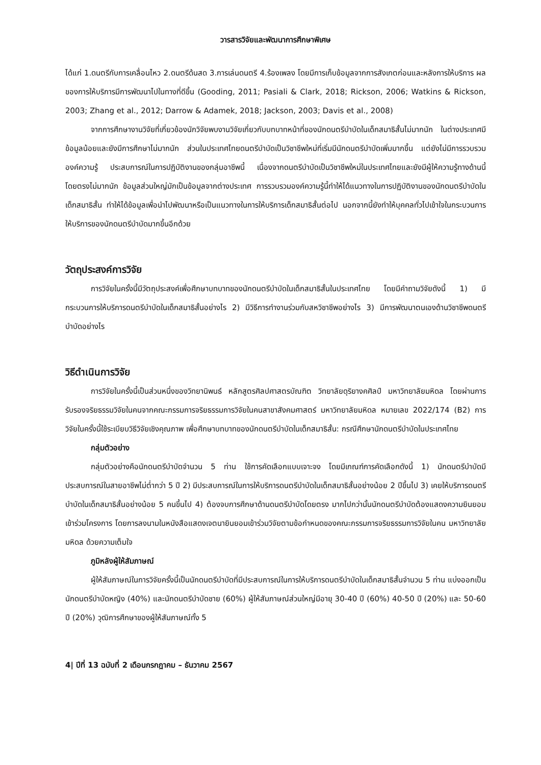วารสารวิจัยและพัฒนาการศึกษาพิเศษ
ได้แก่ 1.ดนตรีกับการเคลื่อนไหว 2.ดนตรีด้นสด 3.การเล่นดนตรี 4.ร้องเพลง โดยมีการเก็บข้อมูลจากการสังเกตก่อนและหลังการให้บริการ ผลของการให้บริการมีการพัฒนาไปในทางที่ดีขึ้น (Gooding, 2011; Pasiali & Clark, 2018; Rickson, 2006; Watkins & Rickson, 2003; Zhang et al., 2012; Darrow & Adamek, 2018; Jackson, 2003; Davis et al., 2008)
จากการศึกษางานวิจัยที่เกี่ยวข้องนักวิจัยพบงานวิจัยเกี่ยวกับบทบาทหน้าที่ของนักดนตรีบำบัดในเด็กสมาธิสั้นไม่มากนัก ในต่างประเทศมีข้อมูลน้อยและยังมีการศึกษาไม่มากนัก ส่วนในประเทศไทยดนตรีบำบัดเป็นวิชาชีพใหม่ที่เริ่มมีนักดนตรีบำบัดเพิ่มมากขึ้น แต่ยังไม่มีการรวบรวมองค์ความรู้ ประสบการณ์ในการปฏิบัติงานของกลุ่มอาชีพนี้ เนื่องจากดนตรีบำบัดเป็นวิชาชีพใหม่ในประเทศไทยและยังมีผู้ให้ความรู้ทางด้านนี้โดยตรงไม่มากนัก ข้อมูลส่วนใหญ่มักเป็นข้อมูลจากต่างประเทศ การรวบรวมองค์ความรู้นี้ทำให้ได้แนวทางในการปฏิบัติงานของนักดนตรีบำบัดในเด็กสมาธิสั้น ทำให้ได้ข้อมูลเพื่อนำไปพัฒนาหรือเป็นแนวทางในการให้บริการเด็กสมาธิสั้นต่อไป นอกจากนี้ยังทำให้บุคคลทั่วไปเข้าใจในกระบวนการให้บริการของนักดนตรีบำบัดมากขึ้นอีกด้วย
วัตถุประสงค์การวิจัย
การวิจัยในครั้งนี้มีวัตถุประสงค์เพื่อศึกษาบทบาทของนักดนตรีบำบัดในเด็กสมาธิสั้นในประเทศไทย โดยมีคำถามวิจัยดังนี้ 1) มีกระบวนการให้บริการดนตรีบำบัดในเด็กสมาธิสั้นอย่างไร 2) มีวิธีการทำงานร่วมกับสหวิชาชีพอย่างไร 3) มีการพัฒนาตนเองด้านวิชาชีพดนตรีบำบัดอย่างไร
วิธีดำเนินการวิจัย
การวิจัยในครั้งนี้เป็นส่วนหนึ่งของวิทยานิพนธ์ หลักสูตรศิลปศาสตรบัณฑิต วิทยาลัยดุริยางคศิลป์ มหาวิทยาลัยมหิดล โดยผ่านการรับรองจริยธรรมวิจัยในคนจากคณะกรรมการจริยธรรมการวิจัยในคนสาขาสังคมศาสตร์ มหาวิทยาลัยมหิดล หมายเลข 2022/174 (B2) การวิจัยในครั้งนี้ใช้ระเบียบวิธีวิจัยเชิงคุณภาพ เพื่อศึกษาบทบาทของนักดนตรีบำบัดในเด็กสมาธิสั้น: กรณีศึกษานักดนตรีบำบัดในประเทศไทย
กลุ่มตัวอย่าง
กลุ่มตัวอย่างคือนักดนตรีบำบัดจำนวน 5 ท่าน ใช้การคัดเลือกแบบเจาะจง โดยมีเกณฑ์การคัดเลือกดังนี้ 1) นักดนตรีบำบัดมีประสบการณ์ในสายอาชีพไม่ต่ำกว่า 5 ปี 2) มีประสบการณ์ในการให้บริการดนตรีบำบัดในเด็กสมาธิสั้นอย่างน้อย 2 ปีขึ้นไป 3) เคยให้บริการดนตรีบำบัดในเด็กสมาธิสั้นอย่างน้อย 5 คนขึ้นไป 4) ต้องจบการศึกษาด้านดนตรีบำบัดโดยตรง มากไปกว่านั้นนักดนตรีบำบัดต้องแสดงความยินยอมเข้าร่วมโครงการ โดยการลงนามในหนังสือแสดงเจตนายินยอมเข้าร่วมวิจัยตามข้อกำหนดของคณะกรรมการจริยธรรมการวิจัยในคน มหาวิทยาลัยมหิดล ด้วยความเต็มใจ
ภูมิหลังผู้ให้สัมภาษณ์
ผู้ให้สัมภาษณ์ในการวิจัยครั้งนี้เป็นนักดนตรีบำบัดที่มีประสบการณ์ในการให้บริการดนตรีบำบัดในเด็กสมาธิสั้นจำนวน 5 ท่าน แบ่งออกเป็นนักดนตรีบำบัดหญิง (40%) และนักดนตรีบำบัดชาย (60%) ผู้ให้สัมภาษณ์ส่วนใหญ่มีอายุ 30-40 ปี (60%) 40-50 ปี (20%) และ 50-60 ปี (20%) วุฒิการศึกษาของผู้ให้สัมภาษณ์ทั้ง 5
4| ปีที่ 13 ฉบับที่ 2 เดือนกรกฎาคม – ธันวาคม 2567